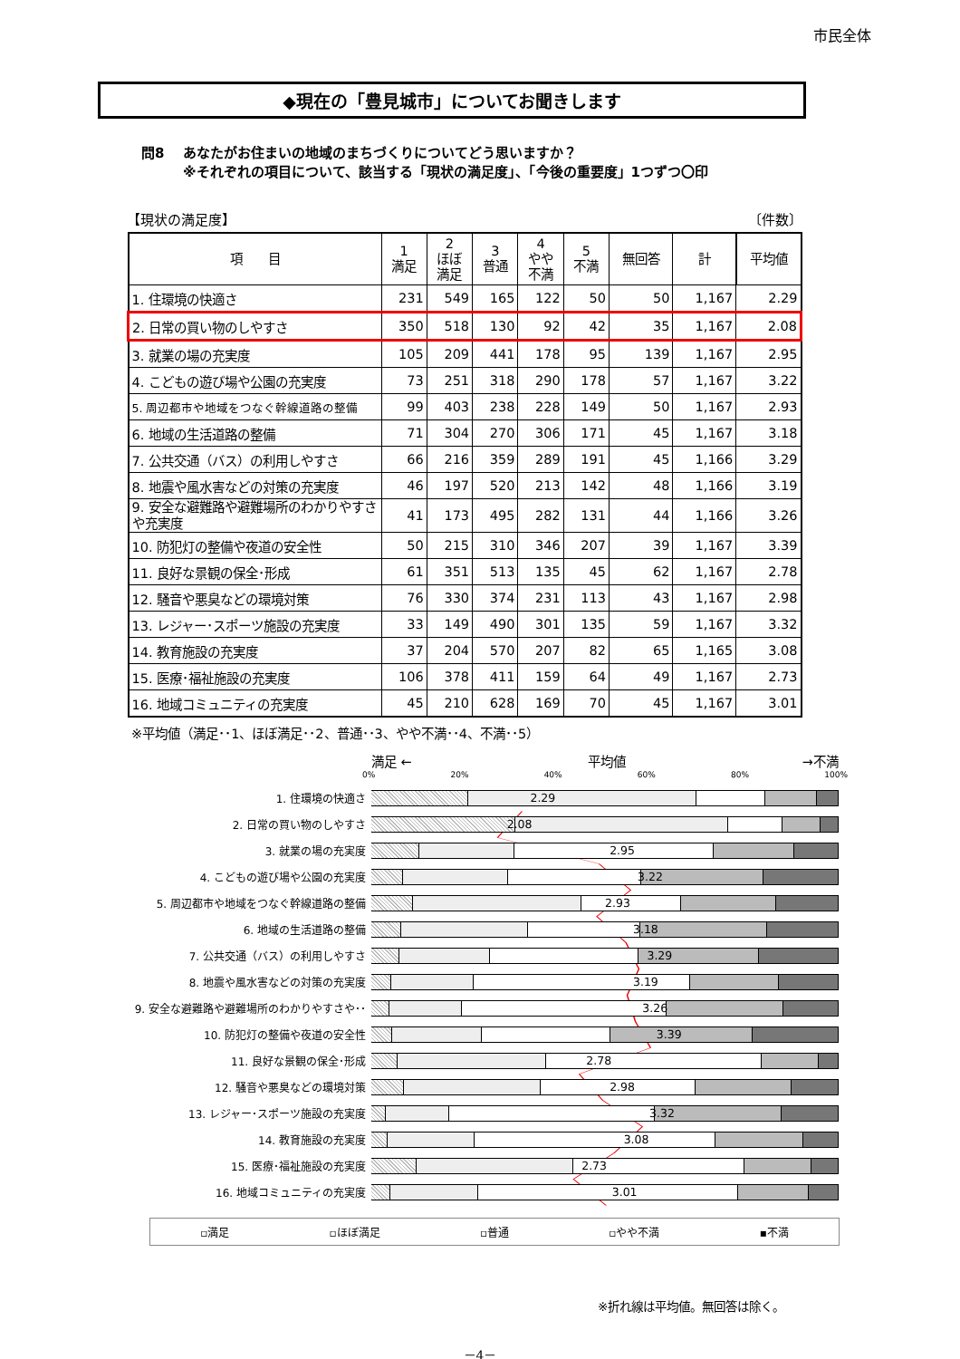市民全体
◆現在の「豊見城市」についてお聞きします
問8 あなたがお住まいの地域のまちづくりについてどう思いますか？
※それぞれの項目について、該当する「現状の満足度」、「今後の重要度」1つずつ〇印
【現状の満足度】 〔件数〕
| 項 目 | 1 満足 | 2 ほぼ 満足 | 3 普通 | 4 やや 不満 | 5 不満 | 無回答 | 計 | 平均値 |
| --- | --- | --- | --- | --- | --- | --- | --- | --- |
| 1. 住環境の快適さ | 231 | 549 | 165 | 122 | 50 | 50 | 1,167 | 2.29 |
| 2. 日常の買い物のしやすさ | 350 | 518 | 130 | 92 | 42 | 35 | 1,167 | 2.08 |
| 3. 就業の場の充実度 | 105 | 209 | 441 | 178 | 95 | 139 | 1,167 | 2.95 |
| 4. こどもの遊び場や公園の充実度 | 73 | 251 | 318 | 290 | 178 | 57 | 1,167 | 3.22 |
| 5. 周辺都市や地域をつなぐ幹線道路の整備 | 99 | 403 | 238 | 228 | 149 | 50 | 1,167 | 2.93 |
| 6. 地域の生活道路の整備 | 71 | 304 | 270 | 306 | 171 | 45 | 1,167 | 3.18 |
| 7. 公共交通（バス）の利用しやすさ | 66 | 216 | 359 | 289 | 191 | 45 | 1,166 | 3.29 |
| 8. 地震や風水害などの対策の充実度 | 46 | 197 | 520 | 213 | 142 | 48 | 1,166 | 3.19 |
| 9. 安全な避難路や避難場所のわかりやすさや充実度 | 41 | 173 | 495 | 282 | 131 | 44 | 1,166 | 3.26 |
| 10. 防犯灯の整備や夜道の安全性 | 50 | 215 | 310 | 346 | 207 | 39 | 1,167 | 3.39 |
| 11. 良好な景観の保全･形成 | 61 | 351 | 513 | 135 | 45 | 62 | 1,167 | 2.78 |
| 12. 騒音や悪臭などの環境対策 | 76 | 330 | 374 | 231 | 113 | 43 | 1,167 | 2.98 |
| 13. レジャー･スポーツ施設の充実度 | 33 | 149 | 490 | 301 | 135 | 59 | 1,167 | 3.32 |
| 14. 教育施設の充実度 | 37 | 204 | 570 | 207 | 82 | 65 | 1,165 | 3.08 |
| 15. 医療･福祉施設の充実度 | 106 | 378 | 411 | 159 | 64 | 49 | 1,167 | 2.73 |
| 16. 地域コミュニティの充実度 | 45 | 210 | 628 | 169 | 70 | 45 | 1,167 | 3.01 |
※平均値（満足･･1、ほぼ満足･･2、普通･･3、やや不満･･4、不満･･5）
満足 ← 平均値 →不満
0% 20% 40% 60% 80% 100%
1. 住環境の快適さ
2.29
2. 日常の買い物のしやすさ
2.08
3. 就業の場の充実度
2.95
4. こどもの遊び場や公園の充実度
3.22
5. 周辺都市や地域をつなぐ幹線道路の整備
2.93
6. 地域の生活道路の整備
3.18
7. 公共交通（バス）の利用しやすさ
3.29
8. 地震や風水害などの対策の充実度
3.19
9. 安全な避難路や避難場所のわかりやすさや･･
3.26
10. 防犯灯の整備や夜道の安全性
3.39
11. 良好な景観の保全･形成
2.78
12. 騒音や悪臭などの環境対策
2.98
13. レジャー･スポーツ施設の充実度
3.32
14. 教育施設の充実度
3.08
15. 医療･福祉施設の充実度
2.73
16. 地域コミュニティの充実度
3.01
▫満足 ▫ほぼ満足 ▫普通 ▫やや不満 ▪不満
※折れ線は平均値。無回答は除く。
－4－